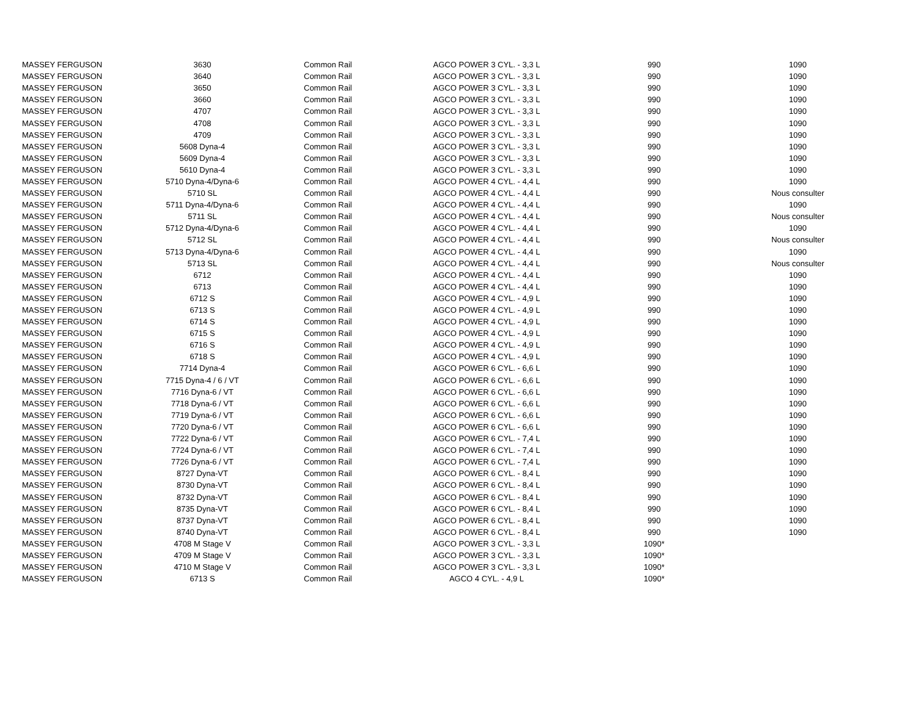| MASSEY FERGUSON | 3630 | Common Rail | AGCO POWER 3 CYL. - 3,3 L | 990 | 1090 |
| MASSEY FERGUSON | 3640 | Common Rail | AGCO POWER 3 CYL. - 3,3 L | 990 | 1090 |
| MASSEY FERGUSON | 3650 | Common Rail | AGCO POWER 3 CYL. - 3,3 L | 990 | 1090 |
| MASSEY FERGUSON | 3660 | Common Rail | AGCO POWER 3 CYL. - 3,3 L | 990 | 1090 |
| MASSEY FERGUSON | 4707 | Common Rail | AGCO POWER 3 CYL. - 3,3 L | 990 | 1090 |
| MASSEY FERGUSON | 4708 | Common Rail | AGCO POWER 3 CYL. - 3,3 L | 990 | 1090 |
| MASSEY FERGUSON | 4709 | Common Rail | AGCO POWER 3 CYL. - 3,3 L | 990 | 1090 |
| MASSEY FERGUSON | 5608 Dyna-4 | Common Rail | AGCO POWER 3 CYL. - 3,3 L | 990 | 1090 |
| MASSEY FERGUSON | 5609 Dyna-4 | Common Rail | AGCO POWER 3 CYL. - 3,3 L | 990 | 1090 |
| MASSEY FERGUSON | 5610 Dyna-4 | Common Rail | AGCO POWER 3 CYL. - 3,3 L | 990 | 1090 |
| MASSEY FERGUSON | 5710 Dyna-4/Dyna-6 | Common Rail | AGCO POWER 4 CYL. - 4,4 L | 990 | 1090 |
| MASSEY FERGUSON | 5710 SL | Common Rail | AGCO POWER 4 CYL. - 4,4 L | 990 | Nous consulter |
| MASSEY FERGUSON | 5711 Dyna-4/Dyna-6 | Common Rail | AGCO POWER 4 CYL. - 4,4 L | 990 | 1090 |
| MASSEY FERGUSON | 5711 SL | Common Rail | AGCO POWER 4 CYL. - 4,4 L | 990 | Nous consulter |
| MASSEY FERGUSON | 5712 Dyna-4/Dyna-6 | Common Rail | AGCO POWER 4 CYL. - 4,4 L | 990 | 1090 |
| MASSEY FERGUSON | 5712 SL | Common Rail | AGCO POWER 4 CYL. - 4,4 L | 990 | Nous consulter |
| MASSEY FERGUSON | 5713 Dyna-4/Dyna-6 | Common Rail | AGCO POWER 4 CYL. - 4,4 L | 990 | 1090 |
| MASSEY FERGUSON | 5713 SL | Common Rail | AGCO POWER 4 CYL. - 4,4 L | 990 | Nous consulter |
| MASSEY FERGUSON | 6712 | Common Rail | AGCO POWER 4 CYL. - 4,4 L | 990 | 1090 |
| MASSEY FERGUSON | 6713 | Common Rail | AGCO POWER 4 CYL. - 4,4 L | 990 | 1090 |
| MASSEY FERGUSON | 6712 S | Common Rail | AGCO POWER 4 CYL. - 4,9 L | 990 | 1090 |
| MASSEY FERGUSON | 6713 S | Common Rail | AGCO POWER 4 CYL. - 4,9 L | 990 | 1090 |
| MASSEY FERGUSON | 6714 S | Common Rail | AGCO POWER 4 CYL. - 4,9 L | 990 | 1090 |
| MASSEY FERGUSON | 6715 S | Common Rail | AGCO POWER 4 CYL. - 4,9 L | 990 | 1090 |
| MASSEY FERGUSON | 6716 S | Common Rail | AGCO POWER 4 CYL. - 4,9 L | 990 | 1090 |
| MASSEY FERGUSON | 6718 S | Common Rail | AGCO POWER 4 CYL. - 4,9 L | 990 | 1090 |
| MASSEY FERGUSON | 7714 Dyna-4 | Common Rail | AGCO POWER 6 CYL. - 6,6 L | 990 | 1090 |
| MASSEY FERGUSON | 7715 Dyna-4 / 6 / VT | Common Rail | AGCO POWER 6 CYL. - 6,6 L | 990 | 1090 |
| MASSEY FERGUSON | 7716 Dyna-6 / VT | Common Rail | AGCO POWER 6 CYL. - 6,6 L | 990 | 1090 |
| MASSEY FERGUSON | 7718 Dyna-6 / VT | Common Rail | AGCO POWER 6 CYL. - 6,6 L | 990 | 1090 |
| MASSEY FERGUSON | 7719 Dyna-6 / VT | Common Rail | AGCO POWER 6 CYL. - 6,6 L | 990 | 1090 |
| MASSEY FERGUSON | 7720 Dyna-6 / VT | Common Rail | AGCO POWER 6 CYL. - 6,6 L | 990 | 1090 |
| MASSEY FERGUSON | 7722 Dyna-6 / VT | Common Rail | AGCO POWER 6 CYL. - 7,4 L | 990 | 1090 |
| MASSEY FERGUSON | 7724 Dyna-6 / VT | Common Rail | AGCO POWER 6 CYL. - 7,4 L | 990 | 1090 |
| MASSEY FERGUSON | 7726 Dyna-6 / VT | Common Rail | AGCO POWER 6 CYL. - 7,4 L | 990 | 1090 |
| MASSEY FERGUSON | 8727 Dyna-VT | Common Rail | AGCO POWER 6 CYL. - 8,4 L | 990 | 1090 |
| MASSEY FERGUSON | 8730 Dyna-VT | Common Rail | AGCO POWER 6 CYL. - 8,4 L | 990 | 1090 |
| MASSEY FERGUSON | 8732 Dyna-VT | Common Rail | AGCO POWER 6 CYL. - 8,4 L | 990 | 1090 |
| MASSEY FERGUSON | 8735 Dyna-VT | Common Rail | AGCO POWER 6 CYL. - 8,4 L | 990 | 1090 |
| MASSEY FERGUSON | 8737 Dyna-VT | Common Rail | AGCO POWER 6 CYL. - 8,4 L | 990 | 1090 |
| MASSEY FERGUSON | 8740 Dyna-VT | Common Rail | AGCO POWER 6 CYL. - 8,4 L | 990 | 1090 |
| MASSEY FERGUSON | 4708 M Stage V | Common Rail | AGCO POWER 3 CYL. - 3,3 L | 1090* | |
| MASSEY FERGUSON | 4709 M Stage V | Common Rail | AGCO POWER 3 CYL. - 3,3 L | 1090* | |
| MASSEY FERGUSON | 4710 M Stage V | Common Rail | AGCO POWER 3 CYL. - 3,3 L | 1090* | |
| MASSEY FERGUSON | 6713 S | Common Rail | AGCO 4 CYL. - 4,9 L | 1090* | |